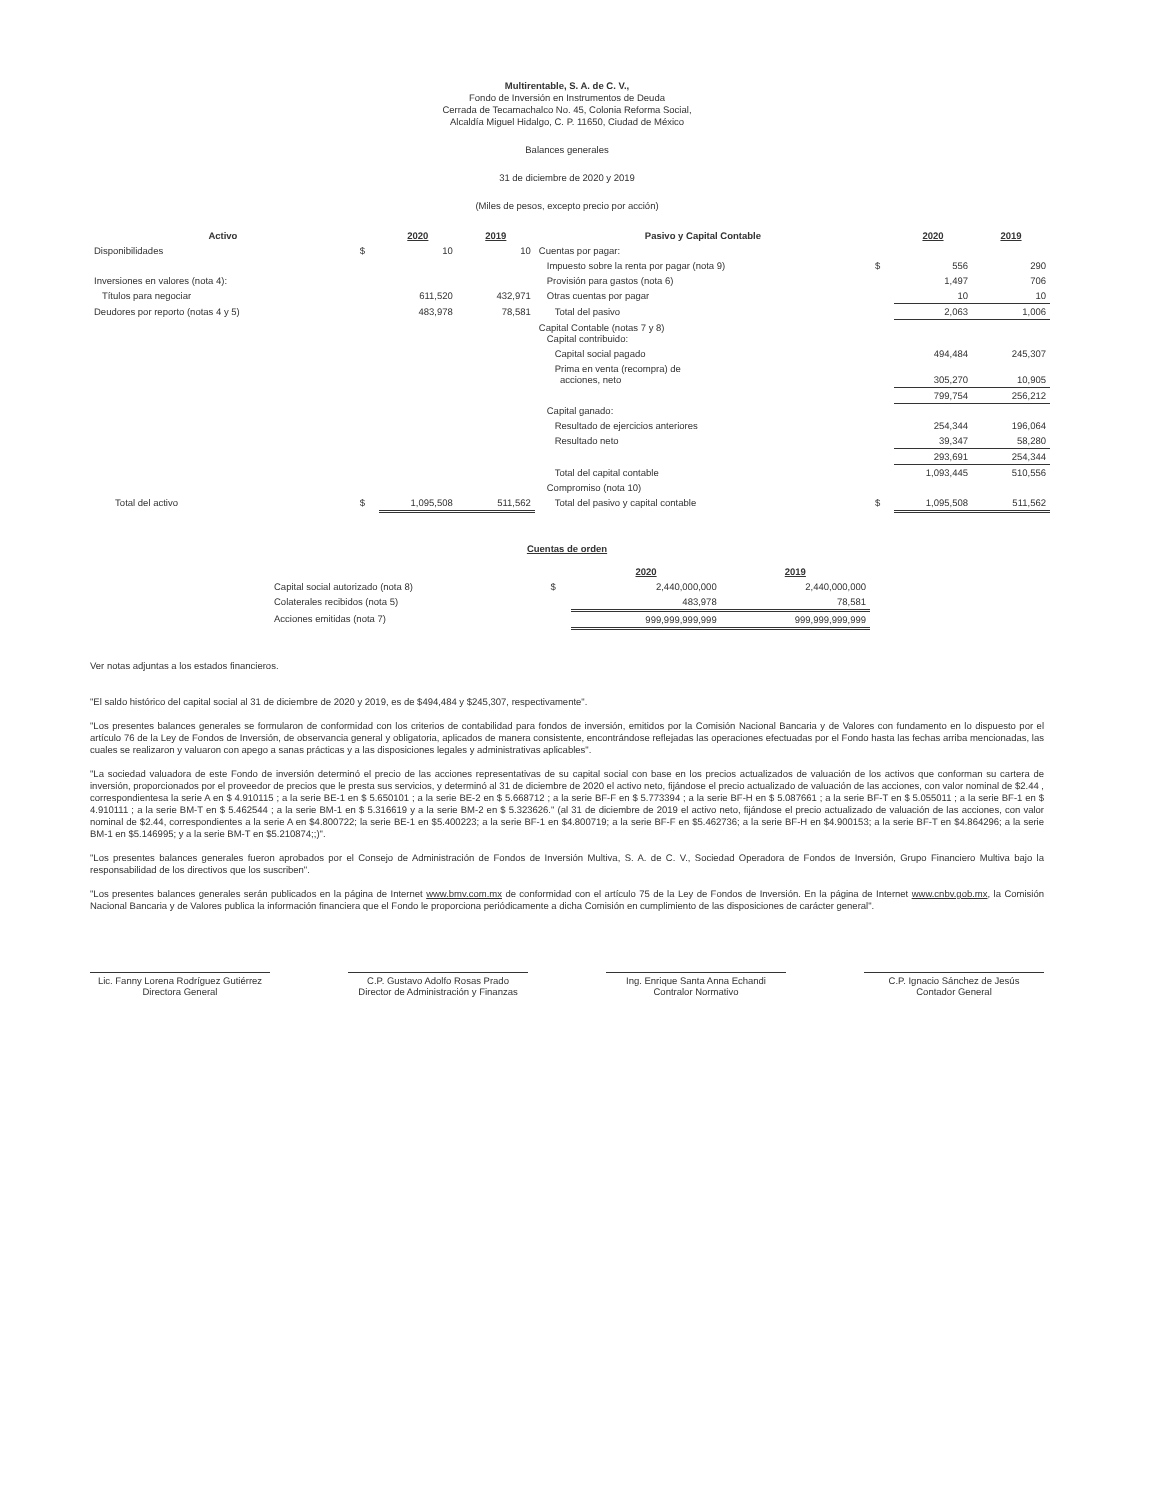Multirentable, S. A. de C. V.,
Fondo de Inversión en Instrumentos de Deuda
Cerrada de Tecamachalco No. 45, Colonia Reforma Social,
Alcaldía Miguel Hidalgo, C. P. 11650, Ciudad de México
Balances generales
31 de diciembre de 2020 y 2019
(Miles de pesos, excepto precio por acción)
| Activo | | 2020 | 2019 | Pasivo y Capital Contable | | 2020 | 2019 |
| --- | --- | --- | --- | --- | --- | --- | --- |
| Disponibilidades | $ | 10 | 10 | Cuentas por pagar: | | | |
| | | | | Impuesto sobre la renta por pagar (nota 9) | $ | 556 | 290 |
| Inversiones en valores (nota 4): | | | | Provisión para gastos (nota 6) | | 1,497 | 706 |
| Títulos para negociar | | 611,520 | 432,971 | Otras cuentas por pagar | | 10 | 10 |
| Deudores por reporto (notas 4 y 5) | | 483,978 | 78,581 | Total del pasivo | | 2,063 | 1,006 |
| | | | | Capital Contable (notas 7 y 8) Capital contribuido: | | | |
| | | | | Capital social pagado | | 494,484 | 245,307 |
| | | | | Prima en venta (recompra) de acciones, neto | | 305,270 | 10,905 |
| | | | | | | 799,754 | 256,212 |
| | | | | Capital ganado: | | | |
| | | | | Resultado de ejercicios anteriores | | 254,344 | 196,064 |
| | | | | Resultado neto | | 39,347 | 58,280 |
| | | | | | | 293,691 | 254,344 |
| | | | | Total del capital contable | | 1,093,445 | 510,556 |
| | | | | Compromiso (nota 10) | | | |
| Total del activo | $ | 1,095,508 | 511,562 | Total del pasivo y capital contable | $ | 1,095,508 | 511,562 |
Cuentas de orden
| | | 2020 | 2019 |
| --- | --- | --- | --- |
| Capital social autorizado (nota 8) | $ | 2,440,000,000 | 2,440,000,000 |
| Colaterales recibidos (nota 5) | | 483,978 | 78,581 |
| Acciones emitidas (nota 7) | | 999,999,999,999 | 999,999,999,999 |
Ver notas adjuntas a los estados financieros.
"El saldo histórico del capital social al 31 de diciembre de 2020 y 2019, es de $494,484 y $245,307, respectivamente".
"Los presentes balances generales se formularon de conformidad con los criterios de contabilidad para fondos de inversión, emitidos por la Comisión Nacional Bancaria y de Valores con fundamento en lo dispuesto por el artículo 76 de la Ley de Fondos de Inversión, de observancia general y obligatoria, aplicados de manera consistente, encontrándose reflejadas las operaciones efectuadas por el Fondo hasta las fechas arriba mencionadas, las cuales se realizaron y valuaron con apego a sanas prácticas y a las disposiciones legales y administrativas aplicables".
"La sociedad valuadora de este Fondo de inversión determinó el precio de las acciones representativas de su capital social con base en los precios actualizados de valuación de los activos que conforman su cartera de inversión, proporcionados por el proveedor de precios que le presta sus servicios, y determinó al 31 de diciembre de 2020 el activo neto, fijándose el precio actualizado de valuación de las acciones, con valor nominal de $2.44 , correspondientesa la serie A en $ 4.910115 ; a la serie BE-1 en $ 5.650101 ; a la serie BE-2 en $ 5.668712 ; a la serie BF-F en $ 5.773394 ; a la serie BF-H en $ 5.087661 ; a la serie BF-T en $ 5.055011 ; a la serie BF-1 en $ 4.910111 ; a la serie BM-T en $ 5.462544 ; a la serie BM-1 en $ 5.316619 y a la serie BM-2 en $ 5.323626." (al 31 de diciembre de 2019 el activo neto, fijándose el precio actualizado de valuación de las acciones, con valor nominal de $2.44, correspondientes a la serie A en $4.800722; la serie BE-1 en $5.400223; a la serie BF-1 en $4.800719; a la serie BF-F en $5.462736; a la serie BF-H en $4.900153; a la serie BF-T en $4.864296; a la serie BM-1 en $5.146995; y a la serie BM-T en $5.210874;;)".
"Los presentes balances generales fueron aprobados por el Consejo de Administración de Fondos de Inversión Multiva, S. A. de C. V., Sociedad Operadora de Fondos de Inversión, Grupo Financiero Multiva bajo la responsabilidad de los directivos que los suscriben".
"Los presentes balances generales serán publicados en la página de Internet www.bmv.com.mx de conformidad con el artículo 75 de la Ley de Fondos de Inversión. En la página de Internet www.cnbv.gob.mx, la Comisión Nacional Bancaria y de Valores publica la información financiera que el Fondo le proporciona periódicamente a dicha Comisión en cumplimiento de las disposiciones de carácter general".
Lic. Fanny Lorena Rodríguez Gutiérrez
Directora General
C.P. Gustavo Adolfo Rosas Prado
Director de Administración y Finanzas
Ing. Enrique Santa Anna Echandi
Contralor Normativo
C.P. Ignacio Sánchez de Jesús
Contador General